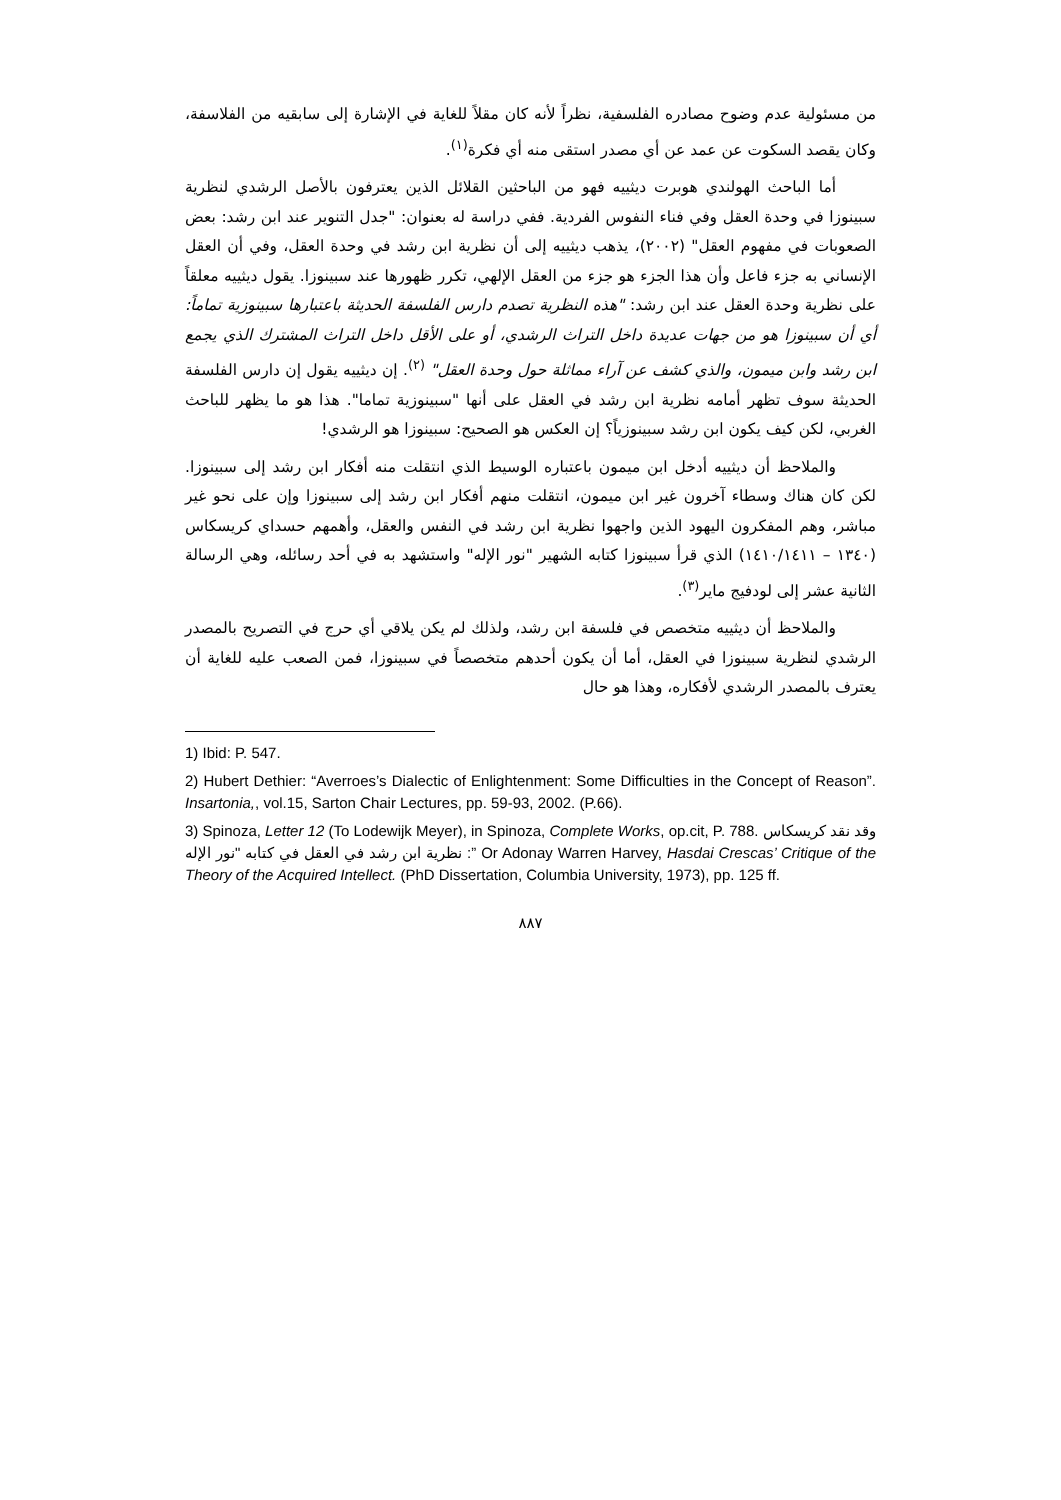من مسئولية عدم وضوح مصادره الفلسفية، نظراً لأنه كان مقلاً للغاية في الإشارة إلى سابقيه من الفلاسفة، وكان يقصد السكوت عن عمد عن أي مصدر استقى منه أي فكرة<sup>(١)</sup>.
أما الباحث الهولندي هوبرت ديثييه فهو من الباحثين القلائل الذين يعترفون بالأصل الرشدي لنظرية سبينوزا في وحدة العقل وفي فناء النفوس الفردية. ففي دراسة له بعنوان: "جدل التنوير عند ابن رشد: بعض الصعوبات في مفهوم العقل" (٢٠٠٢)، يذهب ديثييه إلى أن نظرية ابن رشد في وحدة العقل، وفي أن العقل الإنساني به جزء فاعل وأن هذا الجزء هو جزء من العقل الإلهي، تكرر ظهورها عند سبينوزا. يقول ديثييه معلقاً على نظرية وحدة العقل عند ابن رشد: "هذه النظرية تصدم دارس الفلسفة الحديثة باعتبارها سبينوزية تماماً: أي أن سبينوزا هو من جهات عديدة داخل التراث الرشدي، أو على الأقل داخل التراث المشترك الذي يجمع ابن رشد وابن ميمون، والذي كشف عن آراء مماثلة حول وحدة العقل" <sup>(٢)</sup>. إن ديثييه يقول إن دارس الفلسفة الحديثة سوف تظهر أمامه نظرية ابن رشد في العقل على أنها "سبينوزية تماما". هذا هو ما يظهر للباحث الغربي، لكن كيف يكون ابن رشد سبينوزياً؟ إن العكس هو الصحيح: سبينوزا هو الرشدي!
والملاحظ أن ديثييه أدخل ابن ميمون باعتباره الوسيط الذي انتقلت منه أفكار ابن رشد إلى سبينوزا. لكن كان هناك وسطاء آخرون غير ابن ميمون، انتقلت منهم أفكار ابن رشد إلى سبينوزا وإن على نحو غير مباشر، وهم المفكرون اليهود الذين واجهوا نظرية ابن رشد في النفس والعقل، وأهمهم حسداي كريسكاس (١٣٤٠ – ١٤١٠/١٤١١) الذي قرأ سبينوزا كتابه الشهير "نور الإله" واستشهد به في أحد رسائله، وهي الرسالة الثانية عشر إلى لودفيج ماير<sup>(٣)</sup>.
والملاحظ أن ديثييه متخصص في فلسفة ابن رشد، ولذلك لم يكن يلاقي أي حرج في التصريح بالمصدر الرشدي لنظرية سبينوزا في العقل، أما أن يكون أحدهم متخصصاً في سبينوزا، فمن الصعب عليه للغاية أن يعترف بالمصدر الرشدي لأفكاره، وهذا هو حال
1) Ibid: P. 547.
2) Hubert Dethier: “Averroes’s Dialectic of Enlightenment: Some Difficulties in the Concept of Reason”. Insartonia,, vol.15, Sarton Chair Lectures, pp. 59-93, 2002. (P.66).
3) Spinoza, Letter 12 (To Lodewijk Meyer), in Spinoza, Complete Works, op.cit, P. 788. وقد نقد كريسكاس نظرية ابن رشد في العقل في كتابه "نور الإله :” Or Adonay Warren Harvey, Hasdai Crescas’ Critique of the Theory of the Acquired Intellect. (PhD Dissertation, Columbia University, 1973), pp. 125 ff.
٨٨٧